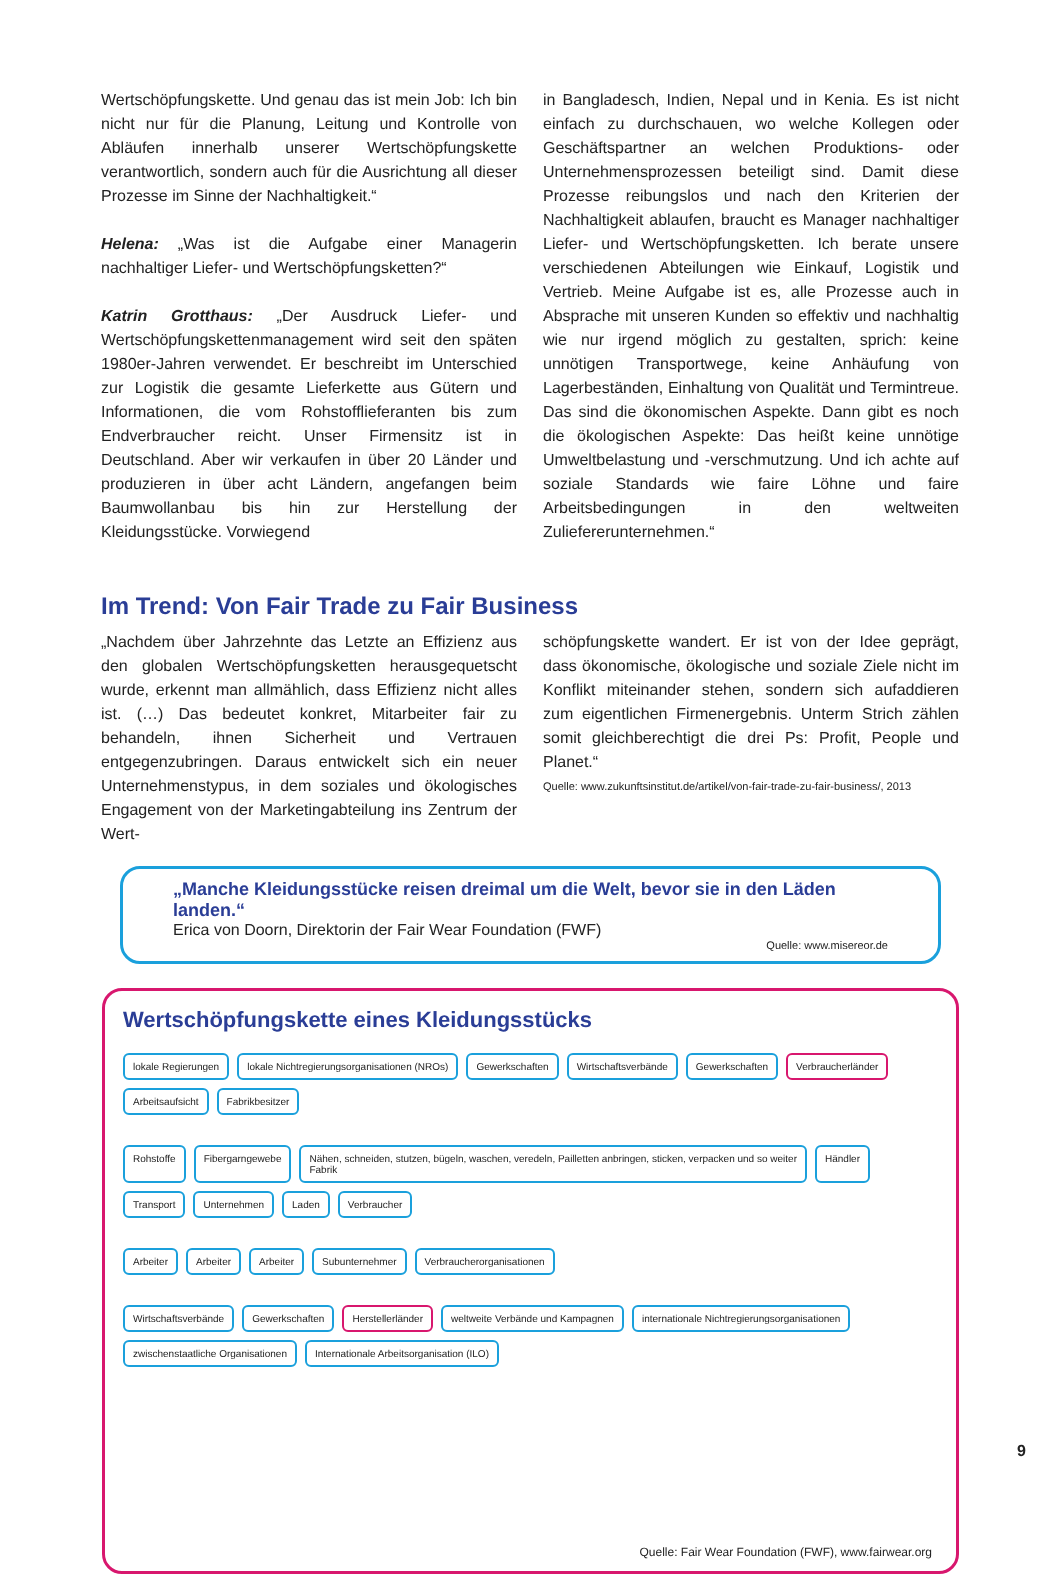Wertschöpfungskette. Und genau das ist mein Job: Ich bin nicht nur für die Planung, Leitung und Kontrolle von Abläufen innerhalb unserer Wertschöpfungskette verantwortlich, sondern auch für die Ausrichtung all dieser Prozesse im Sinne der Nachhaltigkeit.“
Helena: „Was ist die Aufgabe einer Managerin nachhaltiger Liefer- und Wertschöpfungsketten?“
Katrin Grotthaus: „Der Ausdruck Liefer- und Wertschöpfungskettenmanagement wird seit den späten 1980er-Jahren verwendet. Er beschreibt im Unterschied zur Logistik die gesamte Lieferkette aus Gütern und Informationen, die vom Rohstofflieferanten bis zum Endverbraucher reicht. Unser Firmensitz ist in Deutschland. Aber wir verkaufen in über 20 Länder und produzieren in über acht Ländern, angefangen beim Baumwollanbau bis hin zur Herstellung der Kleidungsstücke. Vorwiegend
in Bangladesch, Indien, Nepal und in Kenia. Es ist nicht einfach zu durchschauen, wo welche Kollegen oder Geschäftspartner an welchen Produktions- oder Unternehmensprozessen beteiligt sind. Damit diese Prozesse reibungslos und nach den Kriterien der Nachhaltigkeit ablaufen, braucht es Manager nachhaltiger Liefer- und Wertschöpfungsketten. Ich berate unsere verschiedenen Abteilungen wie Einkauf, Logistik und Vertrieb. Meine Aufgabe ist es, alle Prozesse auch in Absprache mit unseren Kunden so effektiv und nachhaltig wie nur irgend möglich zu gestalten, sprich: keine unnötigen Transportwege, keine Anhäufung von Lagerbeständen, Einhaltung von Qualität und Termintreue. Das sind die ökonomischen Aspekte. Dann gibt es noch die ökologischen Aspekte: Das heißt keine unnötige Umweltbelastung und -verschmutzung. Und ich achte auf soziale Standards wie faire Löhne und faire Arbeitsbedingungen in den weltweiten Zuliefererunternehmen.“
Im Trend: Von Fair Trade zu Fair Business
„Nachdem über Jahrzehnte das Letzte an Effizienz aus den globalen Wertschöpfungsketten herausgequetscht wurde, erkennt man allmählich, dass Effizienz nicht alles ist. (…) Das bedeutet konkret, Mitarbeiter fair zu behandeln, ihnen Sicherheit und Vertrauen entgegenzubringen. Daraus entwickelt sich ein neuer Unternehmenstypus, in dem soziales und ökologisches Engagement von der Marketingabteilung ins Zentrum der Wert-
schöpfungskette wandert. Er ist von der Idee geprägt, dass ökonomische, ökologische und soziale Ziele nicht im Konflikt miteinander stehen, sondern sich aufaddieren zum eigentlichen Firmenergebnis. Unterm Strich zählen somit gleichberechtigt die drei Ps: Profit, People und Planet.“
Quelle: www.zukunftsinstitut.de/artikel/von-fair-trade-zu-fair-business/, 2013
„Manche Kleidungsstücke reisen dreimal um die Welt, bevor sie in den Läden landen.“
Erica von Doorn, Direktorin der Fair Wear Foundation (FWF)
Quelle: www.misereor.de
Wertschöpfungskette eines Kleidungsstücks
lokale Regierungen lokale Nichtregierungs­organisationen (NROs) Gewerkschaften Wirtschaftsverbände Gewerkschaften Verbraucherländer Arbeitsaufsicht Fabrikbesitzer
Rohstoffe Fibergarngewebe Nähen, schneiden, stutzen, bügeln, waschen, veredeln, Pailletten anbringen, sticken, verpacken und so weiter
Fabrik Händler Transport Unternehmen Laden Verbraucher
Arbeiter Arbeiter Arbeiter Subunternehmer Verbraucherorganisationen
Wirtschaftsverbände Gewerkschaften Herstellerländer weltweite Verbände und Kampagnen internationale Nichtregierungsorganisationen zwischenstaatliche Organisationen Internationale Arbeitsorganisation (ILO)
Quelle: Fair Wear Foundation (FWF), www.fairwear.org
9